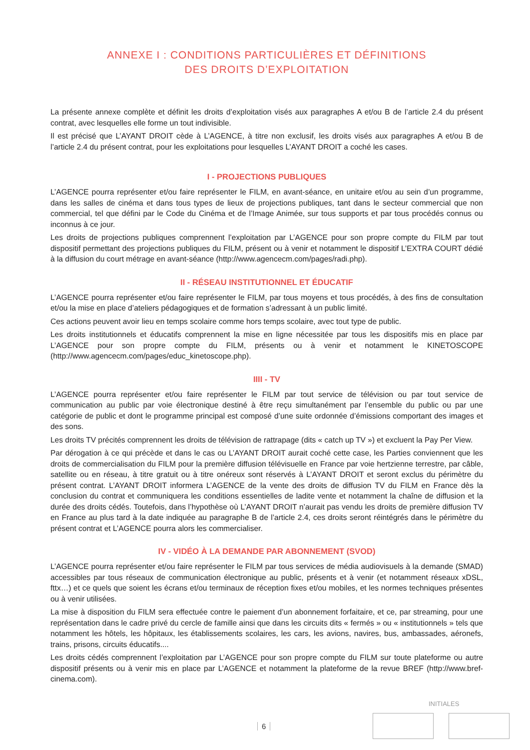ANNEXE I : CONDITIONS PARTICULIÈRES ET DÉFINITIONS
DES DROITS D’EXPLOITATION
La présente annexe complète et définit les droits d’exploitation visés aux paragraphes A et/ou B de l’article 2.4 du présent contrat, avec lesquelles elle forme un tout indivisible.
Il est précisé que L’AYANT DROIT cède à L’AGENCE, à titre non exclusif, les droits visés aux paragraphes A et/ou B de l’article 2.4 du présent contrat, pour les exploitations pour lesquelles L’AYANT DROIT a coché les cases.
I - PROJECTIONS PUBLIQUES
L’AGENCE pourra représenter et/ou faire représenter le FILM, en avant-séance, en unitaire et/ou au sein d’un programme, dans les salles de cinéma et dans tous types de lieux de projections publiques, tant dans le secteur commercial que non commercial, tel que défini par le Code du Cinéma et de l’Image Animée, sur tous supports et par tous procédés connus ou inconnus à ce jour.
Les droits de projections publiques comprennent l’exploitation par L’AGENCE pour son propre compte du FILM par tout dispositif permettant des projections publiques du FILM, présent ou à venir et notamment le dispositif L’EXTRA COURT dédié à la diffusion du court métrage en avant-séance (http://www.agencecm.com/pages/radi.php).
II - RÉSEAU INSTITUTIONNEL ET ÉDUCATIF
L’AGENCE pourra représenter et/ou faire représenter le FILM, par tous moyens et tous procédés, à des fins de consultation et/ou la mise en place d’ateliers pédagogiques et de formation s’adressant à un public limité.
Ces actions peuvent avoir lieu en temps scolaire comme hors temps scolaire, avec tout type de public.
Les droits institutionnels et éducatifs comprennent la mise en ligne nécessitée par tous les dispositifs mis en place par L’AGENCE pour son propre compte du FILM, présents ou à venir et notamment le KINETOSCOPE (http://www.agencecm.com/pages/educ_kinetoscope.php).
IIII - TV
L’AGENCE pourra représenter et/ou faire représenter le FILM par tout service de télévision ou par tout service de communication au public par voie électronique destiné à être reçu simultanément par l’ensemble du public ou par une catégorie de public et dont le programme principal est composé d’une suite ordonnée d’émissions comportant des images et des sons.
Les droits TV précités comprennent les droits de télévision de rattrapage (dits « catch up TV ») et excluent la Pay Per View.
Par dérogation à ce qui précède et dans le cas ou L’AYANT DROIT aurait coché cette case, les Parties conviennent que les droits de commercialisation du FILM pour la première diffusion télévisuelle en France par voie hertzienne terrestre, par câble, satellite ou en réseau, à titre gratuit ou à titre onéreux sont réservés à L’AYANT DROIT et seront exclus du périmètre du présent contrat. L’AYANT DROIT informera L’AGENCE de la vente des droits de diffusion TV du FILM en France dès la conclusion du contrat et communiquera les conditions essentielles de ladite vente et notamment la chaîne de diffusion et la durée des droits cédés. Toutefois, dans l’hypothèse où L’AYANT DROIT n’aurait pas vendu les droits de première diffusion TV en France au plus tard à la date indiquée au paragraphe B de l’article 2.4, ces droits seront réintégrés dans le périmètre du présent contrat et L’AGENCE pourra alors les commercialiser.
IV - VIDÉO À LA DEMANDE PAR ABONNEMENT (SVOD)
L’AGENCE pourra représenter et/ou faire représenter le FILM par tous services de média audiovisuels à la demande (SMAD) accessibles par tous réseaux de communication électronique au public, présents et à venir (et notamment réseaux xDSL, fttx…) et ce quels que soient les écrans et/ou terminaux de réception fixes et/ou mobiles, et les normes techniques présentes ou à venir utilisées.
La mise à disposition du FILM sera effectuée contre le paiement d’un abonnement forfaitaire, et ce, par streaming, pour une représentation dans le cadre privé du cercle de famille ainsi que dans les circuits dits « fermés » ou « institutionnels » tels que notamment les hôtels, les hôpitaux, les établissements scolaires, les cars, les avions, navires, bus, ambassades, aéronefs, trains, prisons, circuits éducatifs....
Les droits cédés comprennent l’exploitation par L’AGENCE pour son propre compte du FILM sur toute plateforme ou autre dispositif présents ou à venir mis en place par L’AGENCE et notamment la plateforme de la revue BREF (http://www.bref-cinema.com).
INITIALES
6